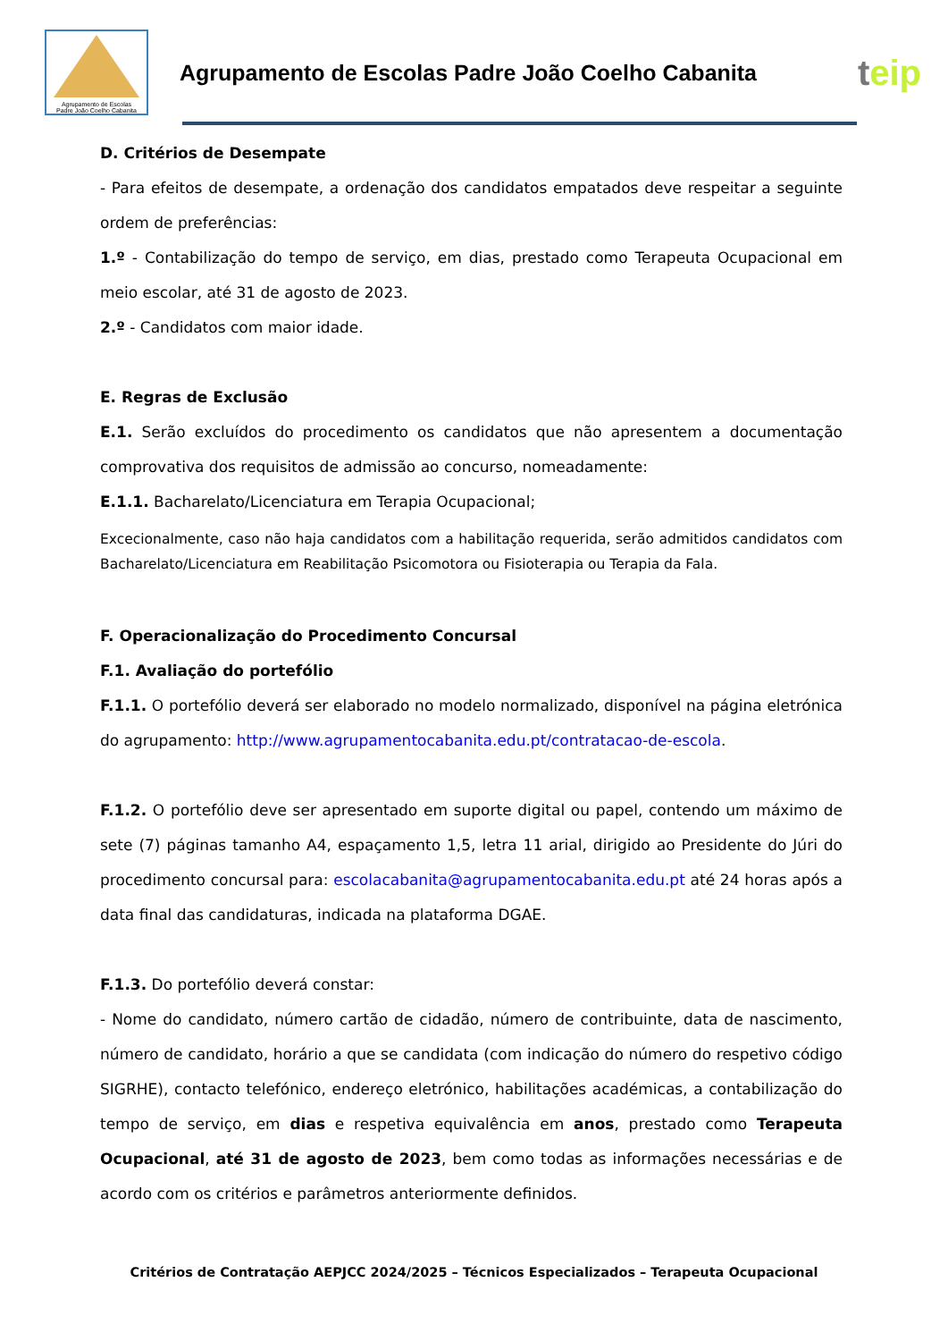Agrupamento de Escolas
Padre João Coelho Cabanita
Agrupamento de Escolas Padre João Coelho Cabanita
teip
D. Critérios de Desempate
- Para efeitos de desempate, a ordenação dos candidatos empatados deve respeitar a seguinte ordem de preferências:
1.º - Contabilização do tempo de serviço, em dias, prestado como Terapeuta Ocupacional em meio escolar, até 31 de agosto de 2023.
2.º - Candidatos com maior idade.
E. Regras de Exclusão
E.1. Serão excluídos do procedimento os candidatos que não apresentem a documentação comprovativa dos requisitos de admissão ao concurso, nomeadamente:
E.1.1. Bacharelato/Licenciatura em Terapia Ocupacional;
Excecionalmente, caso não haja candidatos com a habilitação requerida, serão admitidos candidatos com Bacharelato/Licenciatura em Reabilitação Psicomotora ou Fisioterapia ou Terapia da Fala.
F. Operacionalização do Procedimento Concursal
F.1. Avaliação do portefólio
F.1.1. O portefólio deverá ser elaborado no modelo normalizado, disponível na página eletrónica do agrupamento: http://www.agrupamentocabanita.edu.pt/contratacao-de-escola.
F.1.2. O portefólio deve ser apresentado em suporte digital ou papel, contendo um máximo de sete (7) páginas tamanho A4, espaçamento 1,5, letra 11 arial, dirigido ao Presidente do Júri do procedimento concursal para: escolacabanita@agrupamentocabanita.edu.pt até 24 horas após a data final das candidaturas, indicada na plataforma DGAE.
F.1.3. Do portefólio deverá constar:
- Nome do candidato, número cartão de cidadão, número de contribuinte, data de nascimento, número de candidato, horário a que se candidata (com indicação do número do respetivo código SIGRHE), contacto telefónico, endereço eletrónico, habilitações académicas, a contabilização do tempo de serviço, em dias e respetiva equivalência em anos, prestado como Terapeuta Ocupacional, até 31 de agosto de 2023, bem como todas as informações necessárias e de acordo com os critérios e parâmetros anteriormente definidos.
Critérios de Contratação AEPJCC 2024/2025 – Técnicos Especializados – Terapeuta Ocupacional